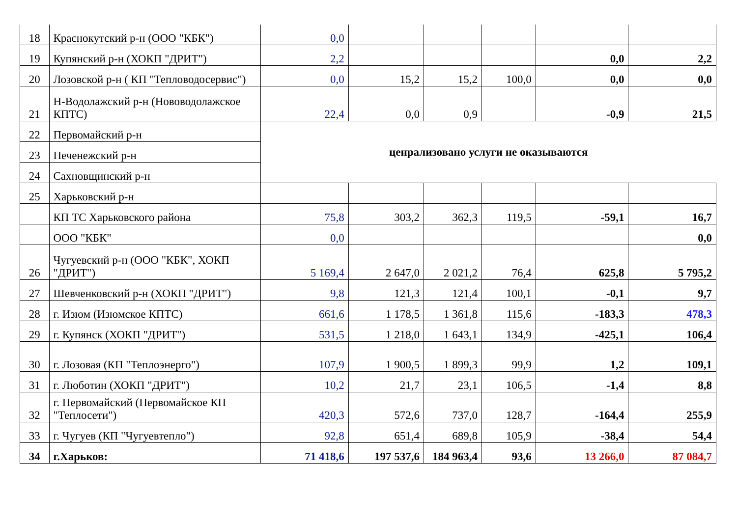| 18 | Краснокутский р-н (ООО "КБК") | 0,0 | | | | | |
| 19 | Купянский р-н (ХОКП "ДРИТ") | 2,2 | | | | 0,0 | 2,2 |
| 20 | Лозовской р-н ( КП "Тепловодосервис") | 0,0 | 15,2 | 15,2 | 100,0 | 0,0 | 0,0 |
| 21 | Н-Водолажский р-н (Нововодолажское КПТС) | 22,4 | 0,0 | 0,9 | | -0,9 | 21,5 |
| 22 | Первомайский р-н | ценрализовано услуги не оказываются | | | | | |
| 23 | Печенежский р-н | | | | | | |
| 24 | Сахновщинский р-н | | | | | | |
| 25 | Харьковский р-н | | | | | | |
| | КП ТС Харьковского района | 75,8 | 303,2 | 362,3 | 119,5 | -59,1 | 16,7 |
| | ООО "КБК" | 0,0 | | | | | 0,0 |
| 26 | Чугуевский р-н (ООО "КБК", ХОКП "ДРИТ") | 5 169,4 | 2 647,0 | 2 021,2 | 76,4 | 625,8 | 5 795,2 |
| 27 | Шевченковский р-н (ХОКП "ДРИТ") | 9,8 | 121,3 | 121,4 | 100,1 | -0,1 | 9,7 |
| 28 | г. Изюм (Изюмское КПТС) | 661,6 | 1 178,5 | 1 361,8 | 115,6 | -183,3 | 478,3 |
| 29 | г. Купянск (ХОКП "ДРИТ") | 531,5 | 1 218,0 | 1 643,1 | 134,9 | -425,1 | 106,4 |
| 30 | г. Лозовая (КП "Теплоэнерго") | 107,9 | 1 900,5 | 1 899,3 | 99,9 | 1,2 | 109,1 |
| 31 | г. Люботин (ХОКП "ДРИТ") | 10,2 | 21,7 | 23,1 | 106,5 | -1,4 | 8,8 |
| 32 | г. Первомайский (Первомайское КП "Теплосети") | 420,3 | 572,6 | 737,0 | 128,7 | -164,4 | 255,9 |
| 33 | г. Чугуев (КП "Чугуевтепло") | 92,8 | 651,4 | 689,8 | 105,9 | -38,4 | 54,4 |
| 34 | г.Харьков: | 71 418,6 | 197 537,6 | 184 963,4 | 93,6 | 13 266,0 | 87 084,7 |